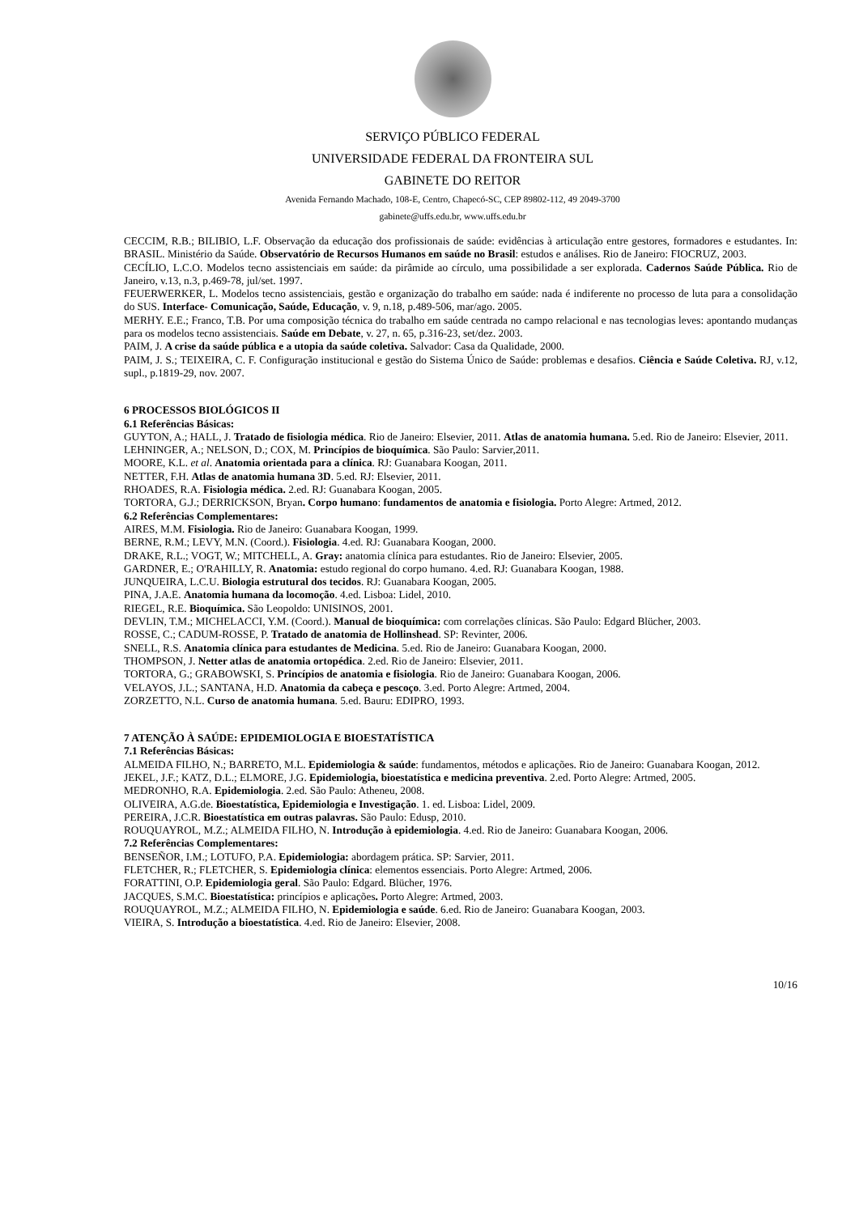SERVIÇO PÚBLICO FEDERAL
UNIVERSIDADE FEDERAL DA FRONTEIRA SUL
GABINETE DO REITOR
Avenida Fernando Machado, 108-E, Centro, Chapecó-SC, CEP 89802-112, 49 2049-3700
gabinete@uffs.edu.br, www.uffs.edu.br
CECCIM, R.B.; BILIBIO, L.F. Observação da educação dos profissionais de saúde: evidências à articulação entre gestores, formadores e estudantes. In: BRASIL. Ministério da Saúde. Observatório de Recursos Humanos em saúde no Brasil: estudos e análises. Rio de Janeiro: FIOCRUZ, 2003.
CECÍLIO, L.C.O. Modelos tecno assistenciais em saúde: da pirâmide ao círculo, uma possibilidade a ser explorada. Cadernos Saúde Pública. Rio de Janeiro, v.13, n.3, p.469-78, jul/set. 1997.
FEUERWERKER, L. Modelos tecno assistenciais, gestão e organização do trabalho em saúde: nada é indiferente no processo de luta para a consolidação do SUS. Interface- Comunicação, Saúde, Educação, v. 9, n.18, p.489-506, mar/ago. 2005.
MERHY. E.E.; Franco, T.B. Por uma composição técnica do trabalho em saúde centrada no campo relacional e nas tecnologias leves: apontando mudanças para os modelos tecno assistenciais. Saúde em Debate, v. 27, n. 65, p.316-23, set/dez. 2003.
PAIM, J. A crise da saúde pública e a utopia da saúde coletiva. Salvador: Casa da Qualidade, 2000.
PAIM, J. S.; TEIXEIRA, C. F. Configuração institucional e gestão do Sistema Único de Saúde: problemas e desafios. Ciência e Saúde Coletiva. RJ, v.12, supl., p.1819-29, nov. 2007.
6 PROCESSOS BIOLÓGICOS II
6.1 Referências Básicas:
GUYTON, A.; HALL, J. Tratado de fisiologia médica. Rio de Janeiro: Elsevier, 2011. Atlas de anatomia humana. 5.ed. Rio de Janeiro: Elsevier, 2011.
LEHNINGER, A.; NELSON, D.; COX, M. Princípios de bioquímica. São Paulo: Sarvier,2011.
MOORE, K.L. et al. Anatomia orientada para a clínica. RJ: Guanabara Koogan, 2011.
NETTER, F.H. Atlas de anatomia humana 3D. 5.ed. RJ: Elsevier, 2011.
RHOADES, R.A. Fisiologia médica. 2.ed. RJ: Guanabara Koogan, 2005.
TORTORA, G.J.; DERRICKSON, Bryan. Corpo humano: fundamentos de anatomia e fisiologia. Porto Alegre: Artmed, 2012.
6.2 Referências Complementares:
AIRES, M.M. Fisiologia. Rio de Janeiro: Guanabara Koogan, 1999.
BERNE, R.M.; LEVY, M.N. (Coord.). Fisiologia. 4.ed. RJ: Guanabara Koogan, 2000.
DRAKE, R.L.; VOGT, W.; MITCHELL, A. Gray: anatomia clínica para estudantes. Rio de Janeiro: Elsevier, 2005.
GARDNER, E.; O'RAHILLY, R. Anatomia: estudo regional do corpo humano. 4.ed. RJ: Guanabara Koogan, 1988.
JUNQUEIRA, L.C.U. Biologia estrutural dos tecidos. RJ: Guanabara Koogan, 2005.
PINA, J.A.E. Anatomia humana da locomoção. 4.ed. Lisboa: Lidel, 2010.
RIEGEL, R.E. Bioquímica. São Leopoldo: UNISINOS, 2001.
DEVLIN, T.M.; MICHELACCI, Y.M. (Coord.). Manual de bioquímica: com correlações clínicas. São Paulo: Edgard Blücher, 2003.
ROSSE, C.; CADUM-ROSSE, P. Tratado de anatomia de Hollinshead. SP: Revinter, 2006.
SNELL, R.S. Anatomia clínica para estudantes de Medicina. 5.ed. Rio de Janeiro: Guanabara Koogan, 2000.
THOMPSON, J. Netter atlas de anatomia ortopédica. 2.ed. Rio de Janeiro: Elsevier, 2011.
TORTORA, G.; GRABOWSKI, S. Princípios de anatomia e fisiologia. Rio de Janeiro: Guanabara Koogan, 2006.
VELAYOS, J.L.; SANTANA, H.D. Anatomia da cabeça e pescoço. 3.ed. Porto Alegre: Artmed, 2004.
ZORZETTO, N.L. Curso de anatomia humana. 5.ed. Bauru: EDIPRO, 1993.
7 ATENÇÃO À SAÚDE: EPIDEMIOLOGIA E BIOESTATÍSTICA
7.1 Referências Básicas:
ALMEIDA FILHO, N.; BARRETO, M.L. Epidemiologia & saúde: fundamentos, métodos e aplicações. Rio de Janeiro: Guanabara Koogan, 2012.
JEKEL, J.F.; KATZ, D.L.; ELMORE, J.G. Epidemiologia, bioestatística e medicina preventiva. 2.ed. Porto Alegre: Artmed, 2005.
MEDRONHO, R.A. Epidemiologia. 2.ed. São Paulo: Atheneu, 2008.
OLIVEIRA, A.G.de. Bioestatística, Epidemiologia e Investigação. 1. ed. Lisboa: Lidel, 2009.
PEREIRA, J.C.R. Bioestatística em outras palavras. São Paulo: Edusp, 2010.
ROUQUAYROL, M.Z.; ALMEIDA FILHO, N. Introdução à epidemiologia. 4.ed. Rio de Janeiro: Guanabara Koogan, 2006.
7.2 Referências Complementares:
BENSEÑOR, I.M.; LOTUFO, P.A. Epidemiologia: abordagem prática. SP: Sarvier, 2011.
FLETCHER, R.; FLETCHER, S. Epidemiologia clínica: elementos essenciais. Porto Alegre: Artmed, 2006.
FORATTINI, O.P. Epidemiologia geral. São Paulo: Edgard. Blücher, 1976.
JACQUES, S.M.C. Bioestatística: princípios e aplicações. Porto Alegre: Artmed, 2003.
ROUQUAYROL, M.Z.; ALMEIDA FILHO, N. Epidemiologia e saúde. 6.ed. Rio de Janeiro: Guanabara Koogan, 2003.
VIEIRA, S. Introdução a bioestatística. 4.ed. Rio de Janeiro: Elsevier, 2008.
10/16